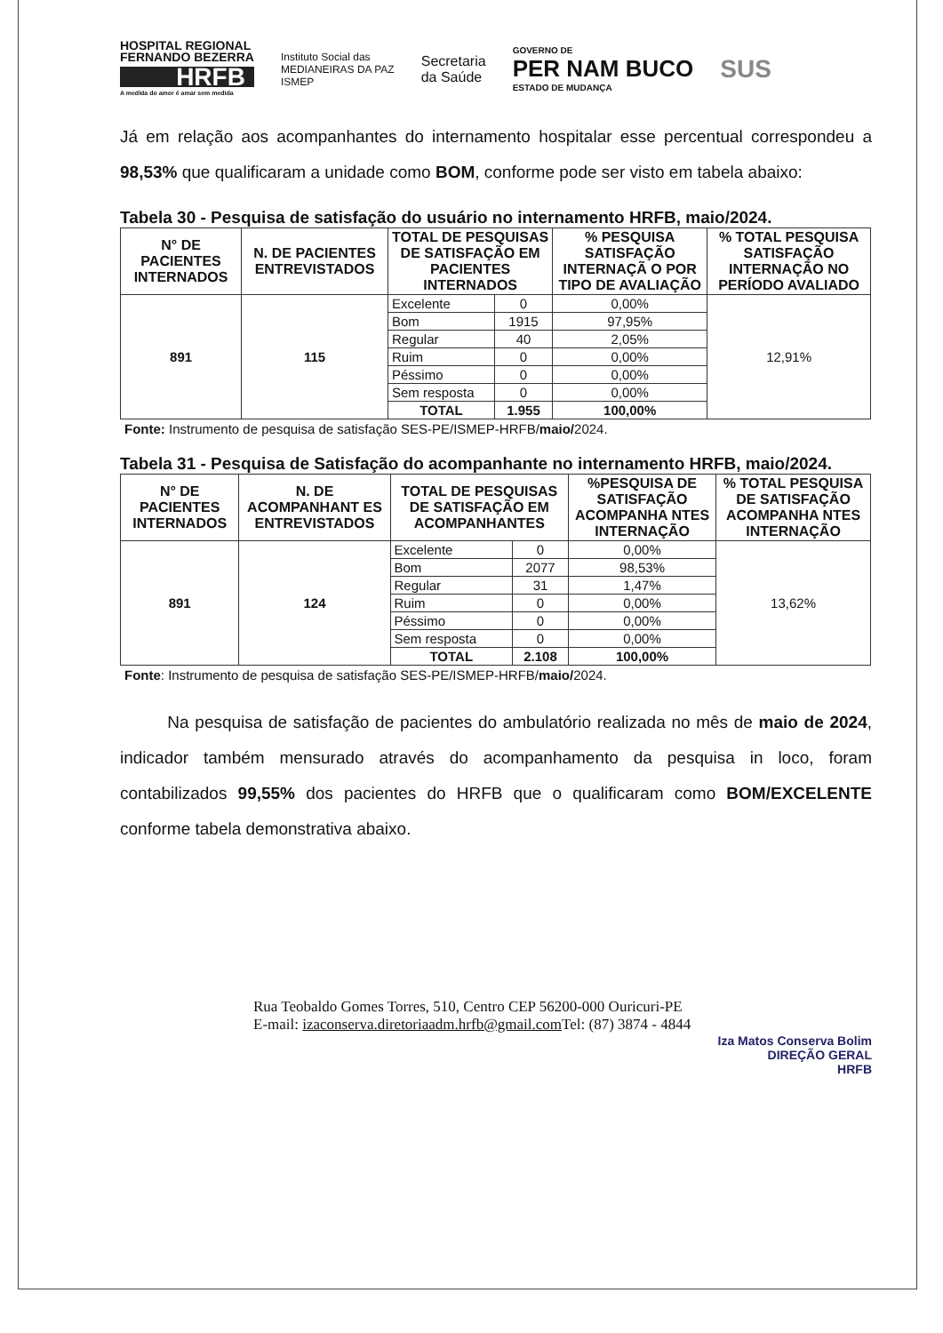HOSPITAL REGIONAL
FERNANDO BEZERRA
HRFB
A medida do amor é amar sem medida
Instituto Social das
MEDIANEIRAS DA PAZ
ISMEP
Secretaria
da Saúde
GOVERNO DE
PER NAM BUCO
ESTADO DE MUDANÇA
SUS
Já em relação aos acompanhantes do internamento hospitalar esse percentual correspondeu a 98,53% que qualificaram a unidade como BOM, conforme pode ser visto em tabela abaixo:
Tabela 30 - Pesquisa de satisfação do usuário no internamento HRFB, maio/2024.
| N° DE PACIENTES INTERNADOS | N. DE PACIENTES ENTREVISTADOS | TOTAL DE PESQUISAS DE SATISFAÇÃO EM PACIENTES INTERNADOS | | % PESQUISA SATISFAÇÃO INTERNAÇÃ O POR TIPO DE AVALIAÇÃO | % TOTAL PESQUISA SATISFAÇÃO INTERNAÇÃO NO PERÍODO AVALIADO |
| --- | --- | --- | --- | --- | --- |
| 891 | 115 | Excelente | 0 | 0,00% | 12,91% |
| | | Bom | 1915 | 97,95% | |
| | | Regular | 40 | 2,05% | |
| | | Ruim | 0 | 0,00% | |
| | | Péssimo | 0 | 0,00% | |
| | | Sem resposta | 0 | 0,00% | |
| | | TOTAL | 1.955 | 100,00% | |
Fonte: Instrumento de pesquisa de satisfação SES-PE/ISMEP-HRFB/maio/2024.
Tabela 31 - Pesquisa de Satisfação do acompanhante no internamento HRFB, maio/2024.
| N° DE PACIENTES INTERNADOS | N. DE ACOMPANHANT ES ENTREVISTADOS | TOTAL DE PESQUISAS DE SATISFAÇÃO EM ACOMPANHANTES | | %PESQUISA DE SATISFAÇÃO ACOMPANHA NTES INTERNAÇÃO | % TOTAL PESQUISA DE SATISFAÇÃO ACOMPANHA NTES INTERNAÇÃO |
| --- | --- | --- | --- | --- | --- |
| 891 | 124 | Excelente | 0 | 0,00% | 13,62% |
| | | Bom | 2077 | 98,53% | |
| | | Regular | 31 | 1,47% | |
| | | Ruim | 0 | 0,00% | |
| | | Péssimo | 0 | 0,00% | |
| | | Sem resposta | 0 | 0,00% | |
| | | TOTAL | 2.108 | 100,00% | |
Fonte: Instrumento de pesquisa de satisfação SES-PE/ISMEP-HRFB/maio/2024.
Na pesquisa de satisfação de pacientes do ambulatório realizada no mês de maio de 2024, indicador também mensurado através do acompanhamento da pesquisa in loco, foram contabilizados 99,55% dos pacientes do HRFB que o qualificaram como BOM/EXCELENTE conforme tabela demonstrativa abaixo.
Rua Teobaldo Gomes Torres, 510, Centro CEP 56200-000 Ouricuri-PE
E-mail: izaconserva.diretoriaadm.hrfb@gmail.com Tel: (87) 3874 - 4844
Iza Matos Conserva Bolim
DIREÇÃO GERAL
HRFB